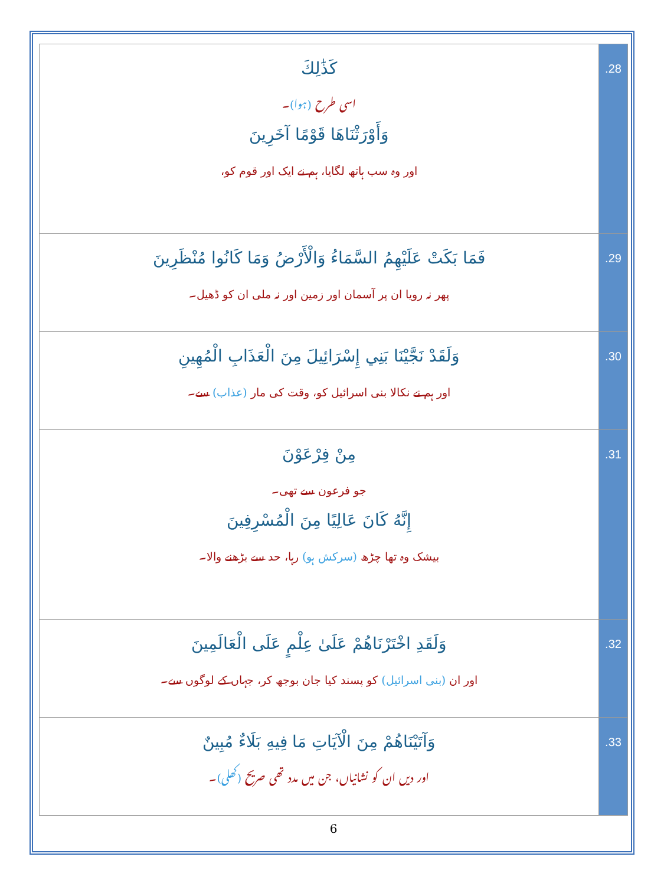| كَذَٰلِكَ اسی طرح (ہوا) ۔ وَأَوْرَثْنَاهَا قَوْمًا آخَرِينَ اور وہ سب ہاتھ لگایا، ہم نے ایک اور قوم کو، | .28 |
| فَمَا بَكَتْ عَلَيْهِمُ السَّمَاءُ وَالْأَرْضُ وَمَا كَانُوا مُنْظَرِينَ پھر نہ رویا ان پر آسمان اور زمین اور نہ ملی ان کو ڈھیل۔ | .29 |
| وَلَقَدْ نَجَّيْنَا بَنِي إِسْرَائِيلَ مِنَ الْعَذَابِ الْمُهِينِ اور ہم نے نکالا بنی اسرائیل کو، وقت کی مار (عذاب) سے۔ | .30 |
| مِنْ فِرْعَوْنَ جو فرعون سے تھی۔ إِنَّهُ كَانَ عَالِيًا مِنَ الْمُسْرِفِينَ بیشک وہ تھا چڑھ (سرکش ہو) رہا، حد سے بڑھنے والا۔ | .31 |
| وَلَقَدِ اخْتَرْنَاهُمْ عَلَىٰ عِلْمٍ عَلَى الْعَالَمِينَ اور ان (بنی اسرائیل) کو پسند کیا جان بوجھ کر، جہاں کے لوگوں سے۔ | .32 |
| وَآتَيْنَاهُمْ مِنَ الْآيَاتِ مَا فِيهِ بَلَاءٌ مُبِينٌ اور دیں ان کو نشانیاں، جن میں مدد تھی صریح (کھلی) ۔ | .33 |
6